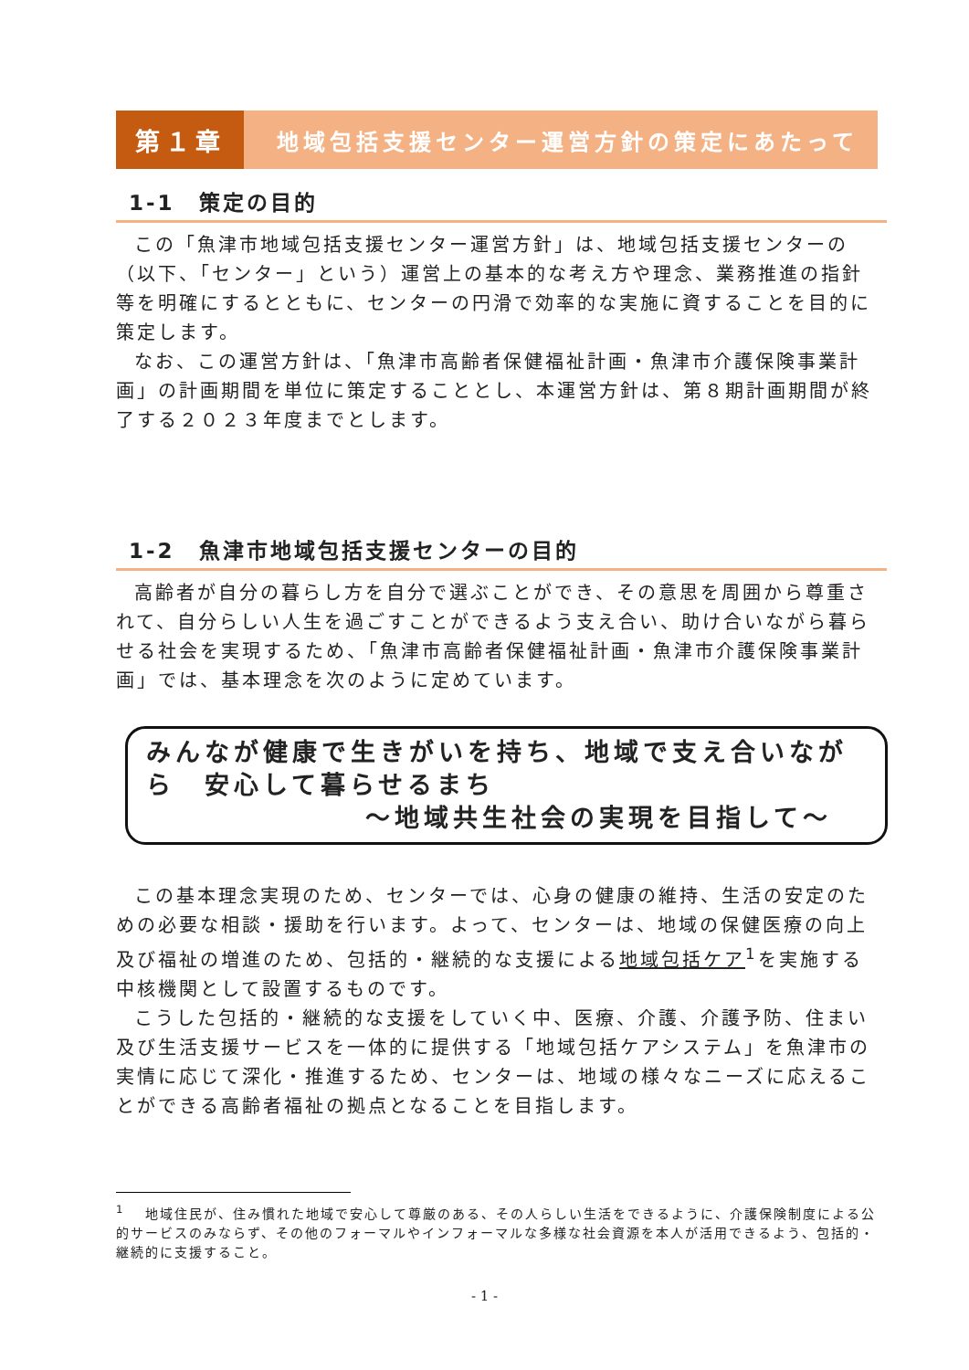第１章 地域包括支援センター運営方針の策定にあたって
1-1　策定の目的
この「魚津市地域包括支援センター運営方針」は、地域包括支援センターの（以下、「センター」という）運営上の基本的な考え方や理念、業務推進の指針等を明確にするとともに、センターの円滑で効率的な実施に資することを目的に策定します。
なお、この運営方針は、「魚津市高齢者保健福祉計画・魚津市介護保険事業計画」の計画期間を単位に策定することとし、本運営方針は、第８期計画期間が終了する２０２３年度までとします。
1-2　魚津市地域包括支援センターの目的
高齢者が自分の暮らし方を自分で選ぶことができ、その意思を周囲から尊重されて、自分らしい人生を過ごすことができるよう支え合い、助け合いながら暮らせる社会を実現するため、「魚津市高齢者保健福祉計画・魚津市介護保険事業計画」では、基本理念を次のように定めています。
みんなが健康で生きがいを持ち、地域で支え合いながら　安心して暮らせるまち
～地域共生社会の実現を目指して～
この基本理念実現のため、センターでは、心身の健康の維持、生活の安定のための必要な相談・援助を行います。よって、センターは、地域の保健医療の向上及び福祉の増進のため、包括的・継続的な支援による地域包括ケア<sup>1</sup>を実施する中核機関として設置するものです。
こうした包括的・継続的な支援をしていく中、医療、介護、介護予防、住まい及び生活支援サービスを一体的に提供する「地域包括ケアシステム」を魚津市の実情に応じて深化・推進するため、センターは、地域の様々なニーズに応えることができる高齢者福祉の拠点となることを目指します。
<sup>1</sup> 　地域住民が、住み慣れた地域で安心して尊厳のある、その人らしい生活をできるように、介護保険制度による公的サービスのみならず、その他のフォーマルやインフォーマルな多様な社会資源を本人が活用できるよう、包括的・継続的に支援すること。
- 1 -